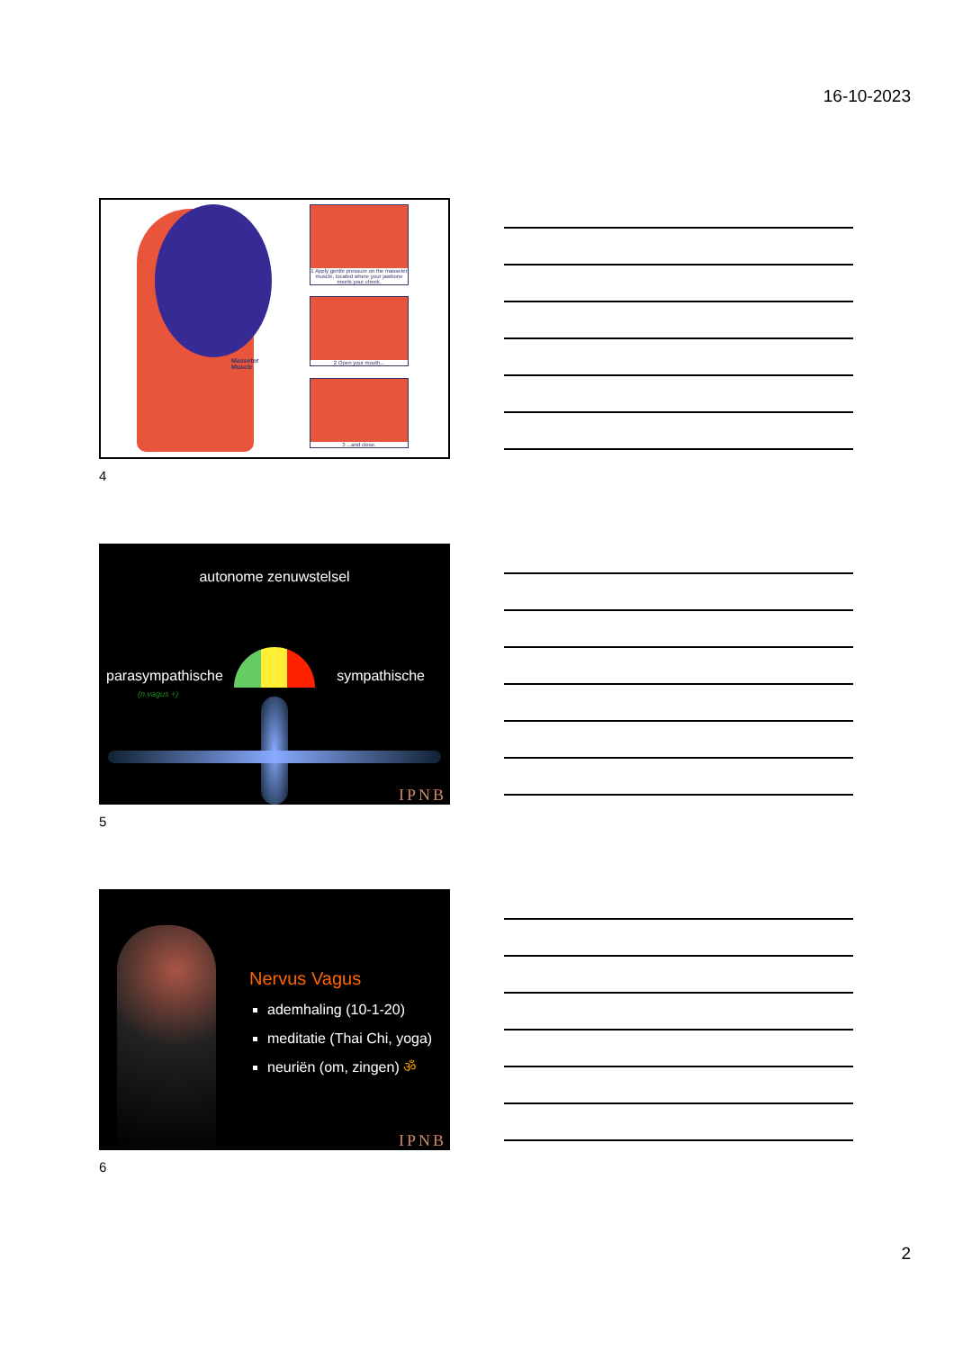16-10-2023
Masseter
Muscle
1 Apply gentle pressure on the masseter muscle, located where your jawbone meets your cheek.
2 Open your mouth...
3 ...and close.
4
autonome zenuwstelsel
parasympathische
(n.vagus +)
sympathische
IPNB
5
Nervus Vagus
ademhaling (10-1-20)
meditatie (Thai Chi, yoga)
neuriën (om, zingen) ॐ
IPNB
6
2